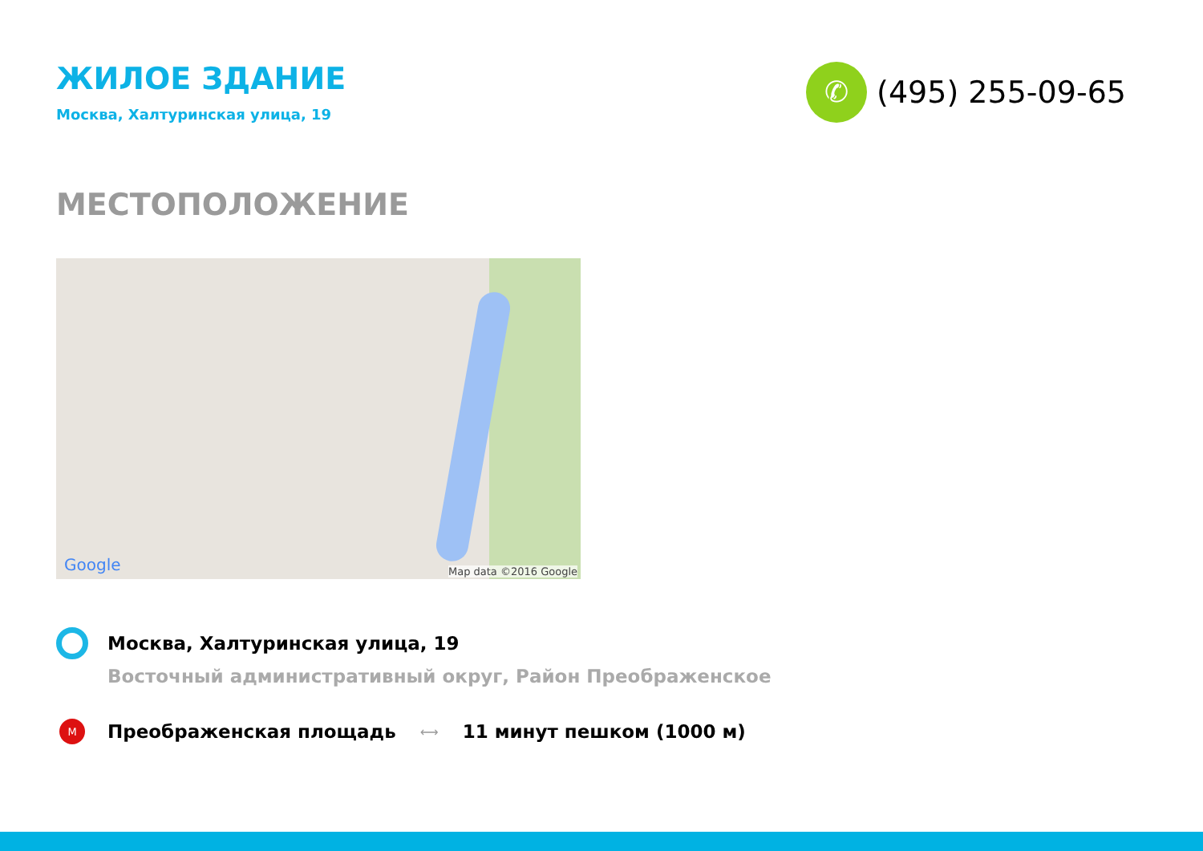ЖИЛОЕ ЗДАНИЕ
Москва, Халтуринская улица, 19
✆
(495) 255-09-65
МЕСТОПОЛОЖЕНИЕ
Google Map data ©2016 Google
Москва, Халтуринская улица, 19
Восточный административный округ, Район Преображенское
М
Преображенская площадь ⟷ 11 минут пешком (1000 м)